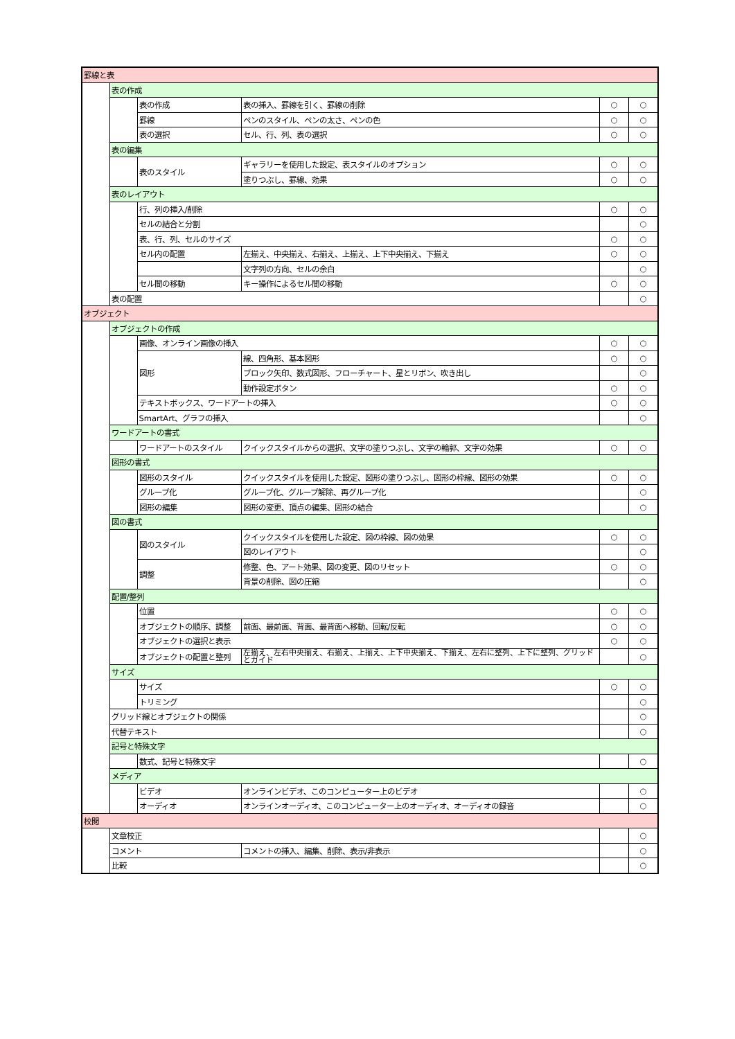| 罫線と表 | | | | | |
| | 表の作成 | | | | |
| | | 表の作成 | 表の挿入、罫線を引く、罫線の削除 | ○ | ○ |
| | | 罫線 | ペンのスタイル、ペンの太さ、ペンの色 | ○ | ○ |
| | | 表の選択 | セル、行、列、表の選択 | ○ | ○ |
| | 表の編集 | | | | |
| | | 表のスタイル | ギャラリーを使用した設定、表スタイルのオプション | ○ | ○ |
| | | | 塗りつぶし、罫線、効果 | ○ | ○ |
| | 表のレイアウト | | | | |
| | | 行、列の挿入/削除 | | ○ | ○ |
| | | セルの結合と分割 | | | ○ |
| | | 表、行、列、セルのサイズ | | ○ | ○ |
| | | セル内の配置 | 左揃え、中央揃え、右揃え、上揃え、上下中央揃え、下揃え | ○ | ○ |
| | | | 文字列の方向、セルの余白 | | ○ |
| | | セル間の移動 | キー操作によるセル間の移動 | ○ | ○ |
| | 表の配置 | | | | ○ |
| オブジェクト | | | | | |
| | オブジェクトの作成 | | | | |
| | | 画像、オンライン画像の挿入 | | ○ | ○ |
| | | 図形 | 線、四角形、基本図形 | ○ | ○ |
| | | | ブロック矢印、数式図形、フローチャート、星とリボン、吹き出し | | ○ |
| | | | 動作設定ボタン | ○ | ○ |
| | | テキストボックス、ワードアートの挿入 | | ○ | ○ |
| | | SmartArt、グラフの挿入 | | | ○ |
| | ワードアートの書式 | | | | |
| | | ワードアートのスタイル | クイックスタイルからの選択、文字の塗りつぶし、文字の輪郭、文字の効果 | ○ | ○ |
| | 図形の書式 | | | | |
| | | 図形のスタイル | クイックスタイルを使用した設定、図形の塗りつぶし、図形の枠線、図形の効果 | ○ | ○ |
| | | グループ化 | グループ化、グループ解除、再グループ化 | | ○ |
| | | 図形の編集 | 図形の変更、頂点の編集、図形の結合 | | ○ |
| | 図の書式 | | | | |
| | | 図のスタイル | クイックスタイルを使用した設定、図の枠線、図の効果 | ○ | ○ |
| | | | 図のレイアウト | | ○ |
| | | 調整 | 修整、色、アート効果、図の変更、図のリセット | ○ | ○ |
| | | | 背景の削除、図の圧縮 | | ○ |
| | 配置/整列 | | | | |
| | | 位置 | | ○ | ○ |
| | | オブジェクトの順序、調整 | 前面、最前面、背面、最背面へ移動、回転/反転 | ○ | ○ |
| | | オブジェクトの選択と表示 | | ○ | ○ |
| | | オブジェクトの配置と整列 | 左揃え、左右中央揃え、右揃え、上揃え、上下中央揃え、下揃え、左右に整列、上下に整列、グリッドとガイド | | ○ |
| | サイズ | | | | |
| | | サイズ | | ○ | ○ |
| | | トリミング | | | ○ |
| | グリッド線とオブジェクトの関係 | | | | ○ |
| | 代替テキスト | | | | ○ |
| | 記号と特殊文字 | | | | |
| | | 数式、記号と特殊文字 | | | ○ |
| | メディア | | | | |
| | | ビデオ | オンラインビデオ、このコンピューター上のビデオ | | ○ |
| | | オーディオ | オンラインオーディオ、このコンピューター上のオーディオ、オーディオの録音 | | ○ |
| 校閲 | | | | | |
| | 文章校正 | | | | ○ |
| | コメント | | コメントの挿入、編集、削除、表示/非表示 | | ○ |
| | 比較 | | | | ○ |